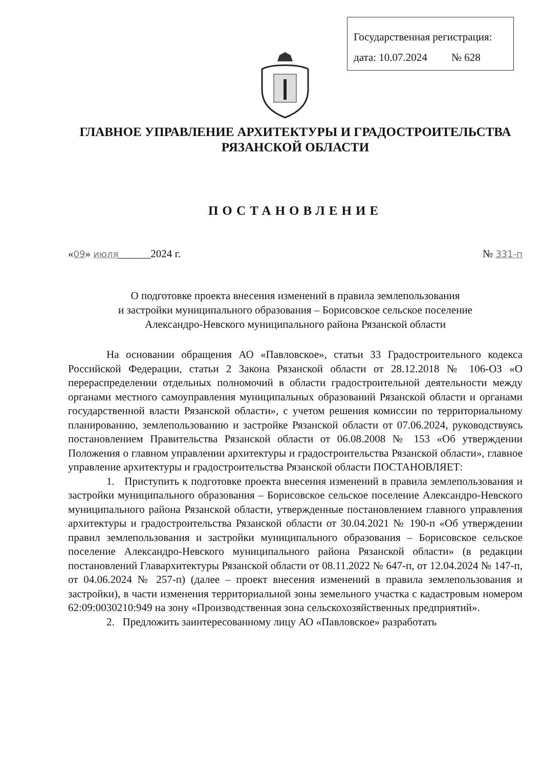Государственная регистрация:
дата: 10.07.2024 № 628
ГЛАВНОЕ УПРАВЛЕНИЕ АРХИТЕКТУРЫ И ГРАДОСТРОИТЕЛЬСТВА
РЯЗАНСКОЙ ОБЛАСТИ
ПОСТАНОВЛЕНИЕ
«09» июля______2024 г. № 331-п
О подготовке проекта внесения изменений в правила землепользования
и застройки муниципального образования – Борисовское сельское поселение
Александро-Невского муниципального района Рязанской области
На основании обращения АО «Павловское», статьи 33 Градостроительного кодекса Российской Федерации, статьи 2 Закона Рязанской области от 28.12.2018 № 106-ОЗ «О перераспределении отдельных полномочий в области градостроительной деятельности между органами местного самоуправления муниципальных образований Рязанской области и органами государственной власти Рязанской области», с учетом решения комиссии по территориальному планированию, землепользованию и застройке Рязанской области от 07.06.2024, руководствуясь постановлением Правительства Рязанской области от 06.08.2008 № 153 «Об утверждении Положения о главном управлении архитектуры и градостроительства Рязанской области», главное управление архитектуры и градостроительства Рязанской области ПОСТАНОВЛЯЕТ:
1. Приступить к подготовке проекта внесения изменений в правила землепользования и застройки муниципального образования – Борисовское сельское поселение Александро-Невского муниципального района Рязанской области, утвержденные постановлением главного управления архитектуры и градостроительства Рязанской области от 30.04.2021 № 190-п «Об утверждении правил землепользования и застройки муниципального образования – Борисовское сельское поселение Александро-Невского муниципального района Рязанской области» (в редакции постановлений Главархитектуры Рязанской области от 08.11.2022 № 647-п, от 12.04.2024 № 147-п, от 04.06.2024 № 257-п) (далее – проект внесения изменений в правила землепользования и застройки), в части изменения территориальной зоны земельного участка с кадастровым номером 62:09:0030210:949 на зону «Производственная зона сельскохозяйственных предприятий».
2. Предложить заинтересованному лицу АО «Павловское» разработать